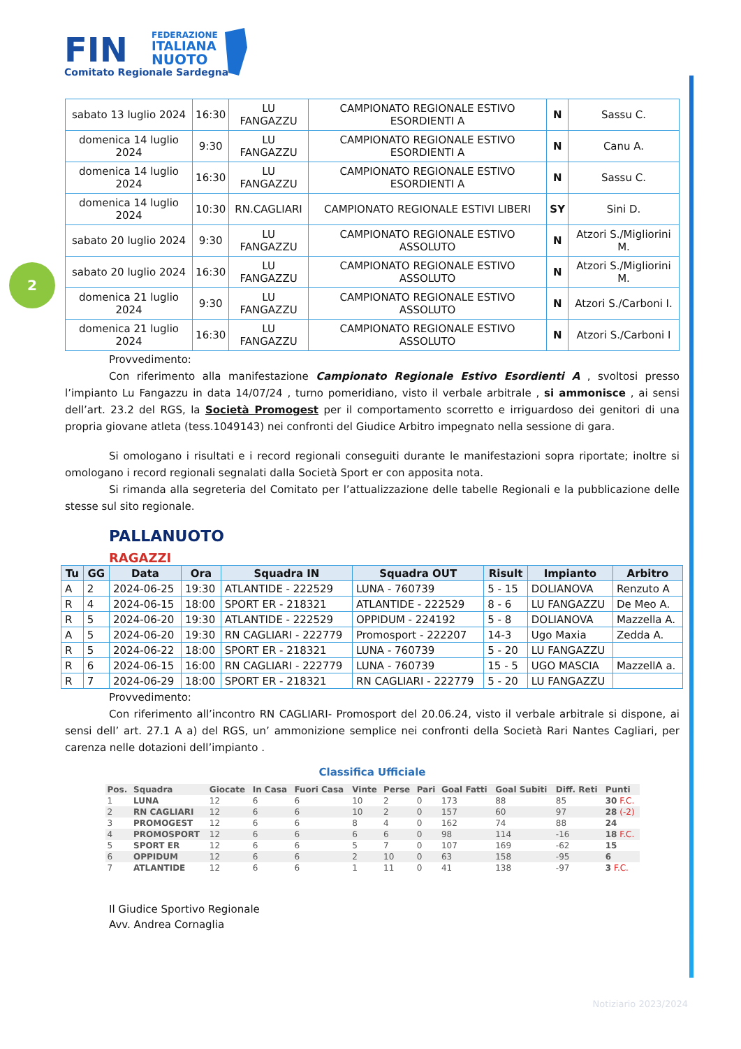FIN
FEDERAZIONE
ITALIANA
NUOTO
Comitato Regionale Sardegna
2
| sabato 13 luglio 2024 | 16:30 | LU FANGAZZU | CAMPIONATO REGIONALE ESTIVO ESORDIENTI A | N | Sassu C. |
| domenica 14 luglio 2024 | 9:30 | LU FANGAZZU | CAMPIONATO REGIONALE ESTIVO ESORDIENTI A | N | Canu A. |
| domenica 14 luglio 2024 | 16:30 | LU FANGAZZU | CAMPIONATO REGIONALE ESTIVO ESORDIENTI A | N | Sassu C. |
| domenica 14 luglio 2024 | 10:30 | RN.CAGLIARI | CAMPIONATO REGIONALE ESTIVI LIBERI | SY | Sini D. |
| sabato 20 luglio 2024 | 9:30 | LU FANGAZZU | CAMPIONATO REGIONALE ESTIVO ASSOLUTO | N | Atzori S./Migliorini M. |
| sabato 20 luglio 2024 | 16:30 | LU FANGAZZU | CAMPIONATO REGIONALE ESTIVO ASSOLUTO | N | Atzori S./Migliorini M. |
| domenica 21 luglio 2024 | 9:30 | LU FANGAZZU | CAMPIONATO REGIONALE ESTIVO ASSOLUTO | N | Atzori S./Carboni I. |
| domenica 21 luglio 2024 | 16:30 | LU FANGAZZU | CAMPIONATO REGIONALE ESTIVO ASSOLUTO | N | Atzori S./Carboni I |
Provvedimento:
Con riferimento alla manifestazione Campionato Regionale Estivo Esordienti A , svoltosi presso l’impianto Lu Fangazzu in data 14/07/24 , turno pomeridiano, visto il verbale arbitrale , si ammonisce , ai sensi dell’art. 23.2 del RGS, la Società Promogest per il comportamento scorretto e irriguardoso dei genitori di una propria giovane atleta (tess.1049143) nei confronti del Giudice Arbitro impegnato nella sessione di gara.
Si omologano i risultati e i record regionali conseguiti durante le manifestazioni sopra riportate; inoltre si omologano i record regionali segnalati dalla Società Sport er con apposita nota.
Si rimanda alla segreteria del Comitato per l’attualizzazione delle tabelle Regionali e la pubblicazione delle stesse sul sito regionale.
PALLANUOTO
RAGAZZI
| Tu | GG | Data | Ora | Squadra IN | Squadra OUT | Risult | Impianto | Arbitro |
| --- | --- | --- | --- | --- | --- | --- | --- | --- |
| A | 2 | 2024-06-25 | 19:30 | ATLANTIDE - 222529 | LUNA - 760739 | 5 - 15 | DOLIANOVA | Renzuto A |
| R | 4 | 2024-06-15 | 18:00 | SPORT ER - 218321 | ATLANTIDE - 222529 | 8 - 6 | LU FANGAZZU | De Meo A. |
| R | 5 | 2024-06-20 | 19:30 | ATLANTIDE - 222529 | OPPIDUM - 224192 | 5 - 8 | DOLIANOVA | Mazzella A. |
| A | 5 | 2024-06-20 | 19:30 | RN CAGLIARI - 222779 | Promosport - 222207 | 14-3 | Ugo Maxia | Zedda A. |
| R | 5 | 2024-06-22 | 18:00 | SPORT ER - 218321 | LUNA - 760739 | 5 - 20 | LU FANGAZZU | |
| R | 6 | 2024-06-15 | 16:00 | RN CAGLIARI - 222779 | LUNA - 760739 | 15 - 5 | UGO MASCIA | MazzellA a. |
| R | 7 | 2024-06-29 | 18:00 | SPORT ER - 218321 | RN CAGLIARI - 222779 | 5 - 20 | LU FANGAZZU | |
Provvedimento:
Con riferimento all’incontro RN CAGLIARI- Promosport del 20.06.24, visto il verbale arbitrale si dispone, ai sensi dell’ art. 27.1 A a) del RGS, un’ ammonizione semplice nei confronti della Società Rari Nantes Cagliari, per carenza nelle dotazioni dell’impianto .
Classifica Ufficiale
| Pos. | Squadra | Giocate | In Casa | Fuori Casa | Vinte | Perse | Pari | Goal Fatti | Goal Subiti | Diff. Reti | Punti |
| --- | --- | --- | --- | --- | --- | --- | --- | --- | --- | --- | --- |
| 1 | LUNA | 12 | 6 | 6 | 10 | 2 | 0 | 173 | 88 | 85 | 30 F.C. |
| 2 | RN CAGLIARI | 12 | 6 | 6 | 10 | 2 | 0 | 157 | 60 | 97 | 28 (-2) |
| 3 | PROMOGEST | 12 | 6 | 6 | 8 | 4 | 0 | 162 | 74 | 88 | 24 |
| 4 | PROMOSPORT | 12 | 6 | 6 | 6 | 6 | 0 | 98 | 114 | -16 | 18 F.C. |
| 5 | SPORT ER | 12 | 6 | 6 | 5 | 7 | 0 | 107 | 169 | -62 | 15 |
| 6 | OPPIDUM | 12 | 6 | 6 | 2 | 10 | 0 | 63 | 158 | -95 | 6 |
| 7 | ATLANTIDE | 12 | 6 | 6 | 1 | 11 | 0 | 41 | 138 | -97 | 3 F.C. |
Il Giudice Sportivo Regionale
Avv. Andrea Cornaglia
Notiziario 2023/2024